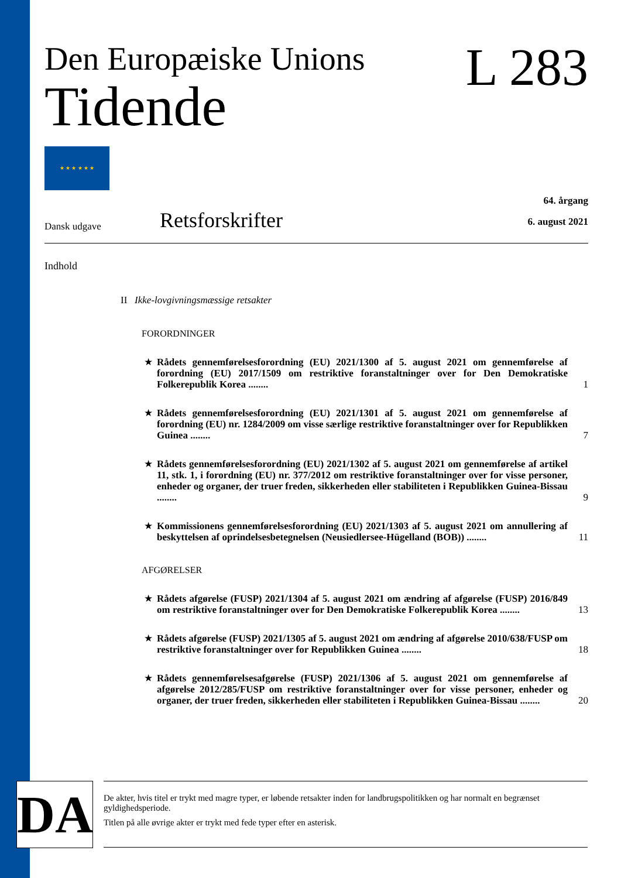Den Europæiske Unions
Tidende
★ ★ ★ ★ ★ ★
L 283
Dansk udgave
Retsforskrifter
64. årgang
6. august 2021
Indhold
II Ikke-lovgivningsmæssige retsakter
FORORDNINGER
★ Rådets gennemførelsesforordning (EU) 2021/1300 af 5. august 2021 om gennemførelse af forordning (EU) 2017/1509 om restriktive foranstaltninger over for Den Demokratiske Folkerepublik Korea ........ 1
★ Rådets gennemførelsesforordning (EU) 2021/1301 af 5. august 2021 om gennemførelse af forordning (EU) nr. 1284/2009 om visse særlige restriktive foranstaltninger over for Republikken Guinea ........ 7
★ Rådets gennemførelsesforordning (EU) 2021/1302 af 5. august 2021 om gennemførelse af artikel 11, stk. 1, i forordning (EU) nr. 377/2012 om restriktive foranstaltninger over for visse personer, enheder og organer, der truer freden, sikkerheden eller stabiliteten i Republikken Guinea-Bissau ........ 9
★ Kommissionens gennemførelsesforordning (EU) 2021/1303 af 5. august 2021 om annullering af beskyttelsen af oprindelsesbetegnelsen (Neusiedlersee-Hügelland (BOB)) ........ 11
AFGØRELSER
★ Rådets afgørelse (FUSP) 2021/1304 af 5. august 2021 om ændring af afgørelse (FUSP) 2016/849 om restriktive foranstaltninger over for Den Demokratiske Folkerepublik Korea ........ 13
★ Rådets afgørelse (FUSP) 2021/1305 af 5. august 2021 om ændring af afgørelse 2010/638/FUSP om restriktive foranstaltninger over for Republikken Guinea ........ 18
★ Rådets gennemførelsesafgørelse (FUSP) 2021/1306 af 5. august 2021 om gennemførelse af afgørelse 2012/285/FUSP om restriktive foranstaltninger over for visse personer, enheder og organer, der truer freden, sikkerheden eller stabiliteten i Republikken Guinea-Bissau ........ 20
DA
De akter, hvis titel er trykt med magre typer, er løbende retsakter inden for landbrugspolitikken og har normalt en begrænset gyldighedsperiode.
Titlen på alle øvrige akter er trykt med fede typer efter en asterisk.